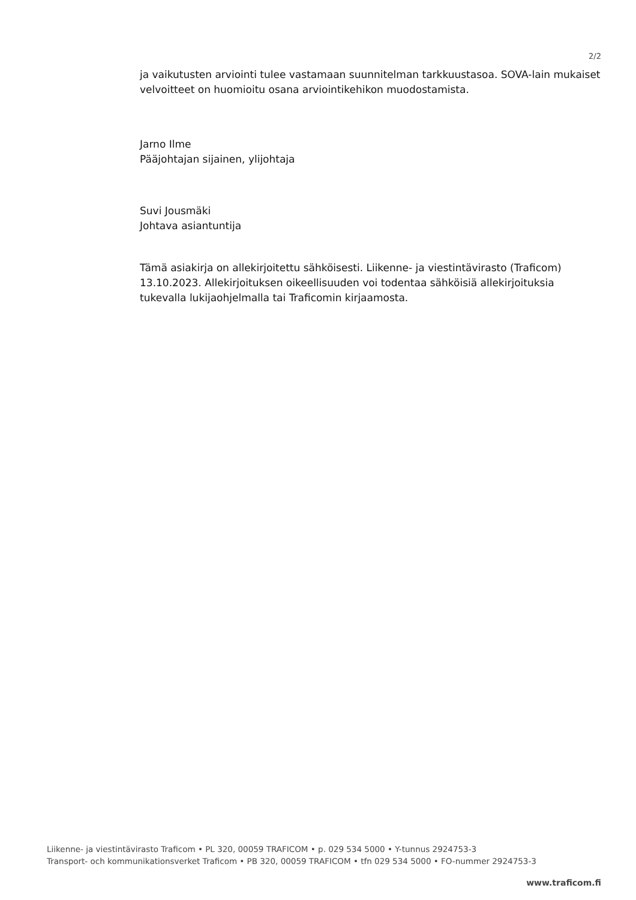2/2
ja vaikutusten arviointi tulee vastamaan suunnitelman tarkkuustasoa. SOVA-lain mukaiset velvoitteet on huomioitu osana arviointikehikon muodostamista.
Jarno Ilme
Pääjohtajan sijainen, ylijohtaja
Suvi Jousmäki
Johtava asiantuntija
Tämä asiakirja on allekirjoitettu sähköisesti. Liikenne- ja viestintävirasto (Traficom) 13.10.2023. Allekirjoituksen oikeellisuuden voi todentaa sähköisiä allekirjoituksia tukevalla lukijaohjelmalla tai Traficomin kirjaamosta.
Liikenne- ja viestintävirasto Traficom • PL 320, 00059 TRAFICOM • p. 029 534 5000 • Y-tunnus 2924753-3
Transport- och kommunikationsverket Traficom • PB 320, 00059 TRAFICOM • tfn 029 534 5000 • FO-nummer 2924753-3
www.traficom.fi